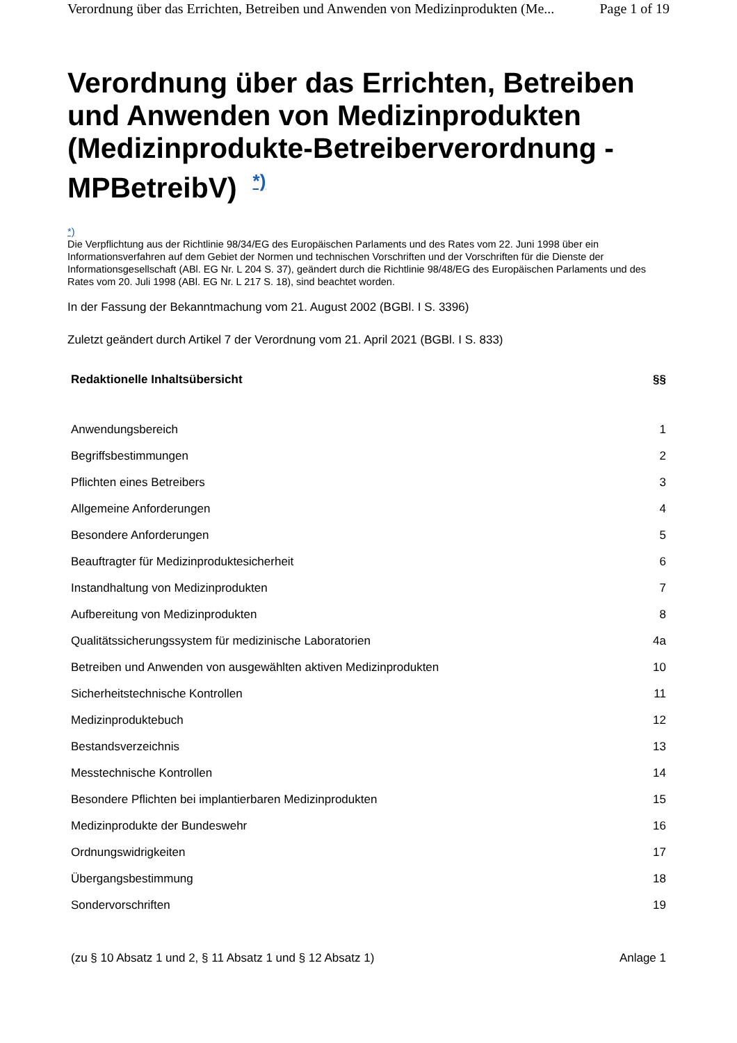Verordnung über das Errichten, Betreiben und Anwenden von Medizinprodukten (Me... Page 1 of 19
Verordnung über das Errichten, Betreiben und Anwenden von Medizinprodukten (Medizinprodukte-Betreiberverordnung - MPBetreibV) <sup>*)</sup>
*)
Die Verpflichtung aus der Richtlinie 98/34/EG des Europäischen Parlaments und des Rates vom 22. Juni 1998 über ein Informationsverfahren auf dem Gebiet der Normen und technischen Vorschriften und der Vorschriften für die Dienste der Informationsgesellschaft (ABl. EG Nr. L 204 S. 37), geändert durch die Richtlinie 98/48/EG des Europäischen Parlaments und des Rates vom 20. Juli 1998 (ABl. EG Nr. L 217 S. 18), sind beachtet worden.
In der Fassung der Bekanntmachung vom 21. August 2002 (BGBl. I S. 3396)
Zuletzt geändert durch Artikel 7 der Verordnung vom 21. April 2021 (BGBl. I S. 833)
| Redaktionelle Inhaltsübersicht | §§ |
| --- | --- |
| Anwendungsbereich | 1 |
| Begriffsbestimmungen | 2 |
| Pflichten eines Betreibers | 3 |
| Allgemeine Anforderungen | 4 |
| Besondere Anforderungen | 5 |
| Beauftragter für Medizinproduktesicherheit | 6 |
| Instandhaltung von Medizinprodukten | 7 |
| Aufbereitung von Medizinprodukten | 8 |
| Qualitätssicherungssystem für medizinische Laboratorien | 4a |
| Betreiben und Anwenden von ausgewählten aktiven Medizinprodukten | 10 |
| Sicherheitstechnische Kontrollen | 11 |
| Medizinproduktebuch | 12 |
| Bestandsverzeichnis | 13 |
| Messtechnische Kontrollen | 14 |
| Besondere Pflichten bei implantierbaren Medizinprodukten | 15 |
| Medizinprodukte der Bundeswehr | 16 |
| Ordnungswidrigkeiten | 17 |
| Übergangsbestimmung | 18 |
| Sondervorschriften | 19 |
| (zu § 10 Absatz 1 und 2, § 11 Absatz 1 und § 12 Absatz 1) | Anlage 1 |